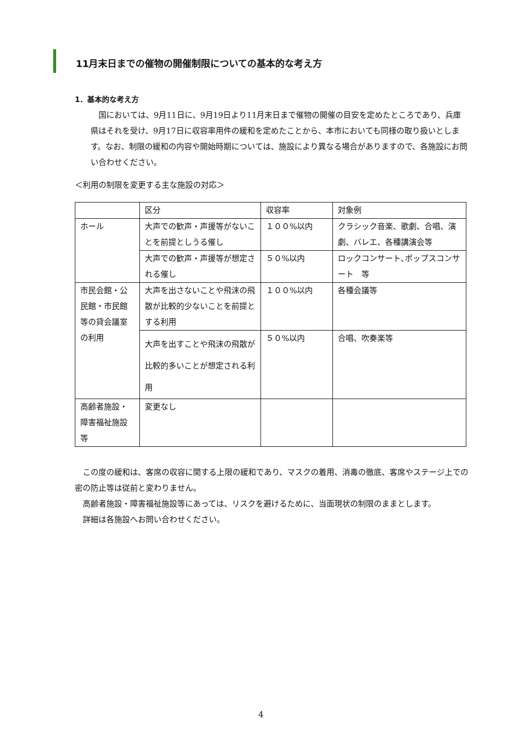11月末日までの催物の開催制限についての基本的な考え方
1．基本的な考え方
国においては、9月11日に、9月19日より11月末日まで催物の開催の目安を定めたところであり、兵庫県はそれを受け、9月17日に収容率用件の緩和を定めたことから、本市においても同様の取り扱いとします。なお、制限の緩和の内容や開始時期については、施設により異なる場合がありますので、各施設にお問い合わせください。
＜利用の制限を変更する主な施設の対応＞
| | 区分 | 収容率 | 対象例 |
| ホール | 大声での歓声・声援等がないことを前提としうる催し | １００%以内 | クラシック音楽、歌劇、合唱、演劇、バレエ、各種講演会等 |
| | 大声での歓声・声援等が想定される催し | ５０%以内 | ロックコンサート､ポップスコンサート 等 |
| 市民会館・公民館・市民館等の貸会議室の利用 | 大声を出さないことや飛沫の飛散が比較的少ないことを前提とする利用 | １００%以内 | 各種会議等 |
| | 大声を出すことや飛沫の飛散が比較的多いことが想定される利用 | ５０%以内 | 合唱、吹奏楽等 |
| 高齢者施設・障害福祉施設等 | 変更なし | | |
この度の緩和は、客席の収容に関する上限の緩和であり、マスクの着用、消毒の徹底、客席やステージ上での密の防止等は従前と変わりません。
高齢者施設・障害福祉施設等にあっては、リスクを避けるために、当面現状の制限のままとします。
詳細は各施設へお問い合わせください。
4